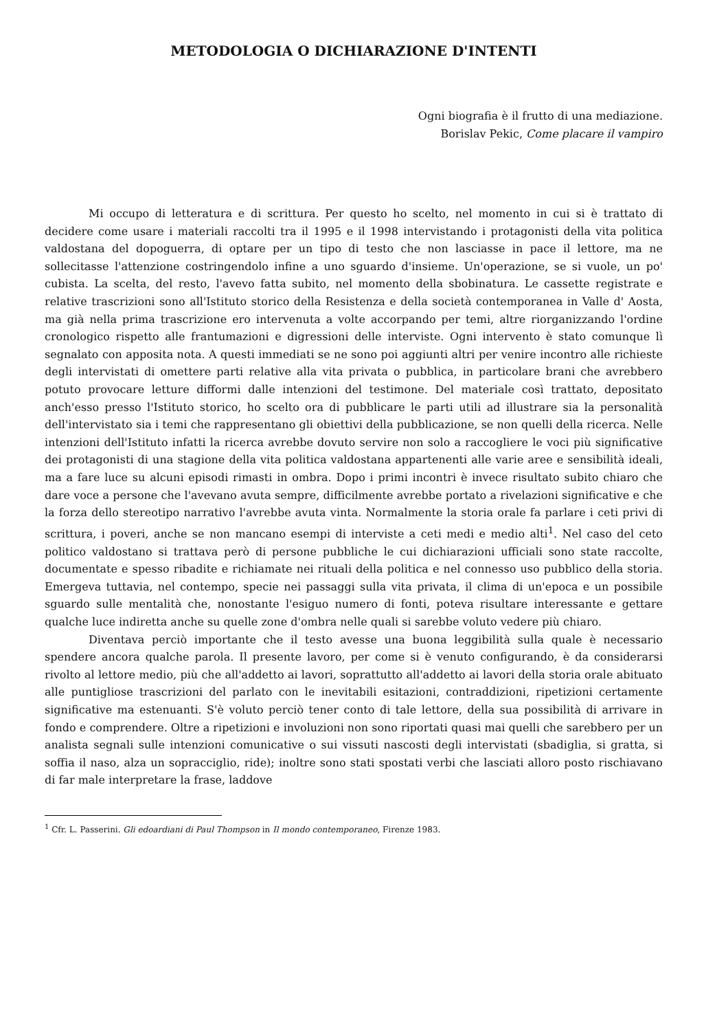METODOLOGIA O DICHIARAZIONE D'INTENTI
Ogni biografia è il frutto di una mediazione.
Borislav Pekic, Come placare il vampiro
Mi occupo di letteratura e di scrittura. Per questo ho scelto, nel momento in cui si è trattato di decidere come usare i materiali raccolti tra il 1995 e il 1998 intervistando i protagonisti della vita politica valdostana del dopoguerra, di optare per un tipo di testo che non lasciasse in pace il lettore, ma ne sollecitasse l'attenzione costringendolo infine a uno sguardo d'insieme. Un'operazione, se si vuole, un po' cubista. La scelta, del resto, l'avevo fatta subito, nel momento della sbobinatura. Le cassette registrate e relative trascrizioni sono all'Istituto storico della Resistenza e della società contemporanea in Valle d' Aosta, ma già nella prima trascrizione ero intervenuta a volte accorpando per temi, altre riorganizzando l'ordine cronologico rispetto alle frantumazioni e digressioni delle interviste. Ogni intervento è stato comunque lì segnalato con apposita nota. A questi immediati se ne sono poi aggiunti altri per venire incontro alle richieste degli intervistati di omettere parti relative alla vita privata o pubblica, in particolare brani che avrebbero potuto provocare letture difformi dalle intenzioni del testimone. Del materiale così trattato, depositato anch'esso presso l'Istituto storico, ho scelto ora di pubblicare le parti utili ad illustrare sia la personalità dell'intervistato sia i temi che rappresentano gli obiettivi della pubblicazione, se non quelli della ricerca. Nelle intenzioni dell'Istituto infatti la ricerca avrebbe dovuto servire non solo a raccogliere le voci più significative dei protagonisti di una stagione della vita politica valdostana appartenenti alle varie aree e sensibilità ideali, ma a fare luce su alcuni episodi rimasti in ombra. Dopo i primi incontri è invece risultato subito chiaro che dare voce a persone che l'avevano avuta sempre, difficilmente avrebbe portato a rivelazioni significative e che la forza dello stereotipo narrativo l'avrebbe avuta vinta. Normalmente la storia orale fa parlare i ceti privi di scrittura, i poveri, anche se non mancano esempi di interviste a ceti medi e medio alti<sup>1</sup>. Nel caso del ceto politico valdostano si trattava però di persone pubbliche le cui dichiarazioni ufficiali sono state raccolte, documentate e spesso ribadite e richiamate nei rituali della politica e nel connesso uso pubblico della storia. Emergeva tuttavia, nel contempo, specie nei passaggi sulla vita privata, il clima di un'epoca e un possibile sguardo sulle mentalità che, nonostante l'esiguo numero di fonti, poteva risultare interessante e gettare qualche luce indiretta anche su quelle zone d'ombra nelle quali si sarebbe voluto vedere più chiaro.
Diventava perciò importante che il testo avesse una buona leggibilità sulla quale è necessario spendere ancora qualche parola. Il presente lavoro, per come si è venuto configurando, è da considerarsi rivolto al lettore medio, più che all'addetto ai lavori, soprattutto all'addetto ai lavori della storia orale abituato alle puntigliose trascrizioni del parlato con le inevitabili esitazioni, contraddizioni, ripetizioni certamente significative ma estenuanti. S'è voluto perciò tener conto di tale lettore, della sua possibilità di arrivare in fondo e comprendere. Oltre a ripetizioni e involuzioni non sono riportati quasi mai quelli che sarebbero per un analista segnali sulle intenzioni comunicative o sui vissuti nascosti degli intervistati (sbadiglia, si gratta, si soffia il naso, alza un sopracciglio, ride); inoltre sono stati spostati verbi che lasciati alloro posto rischiavano di far male interpretare la frase, laddove
<sup>1</sup> Cfr. L. Passerini. Gli edoardiani di Paul Thompson in Il mondo contemporaneo, Firenze 1983.